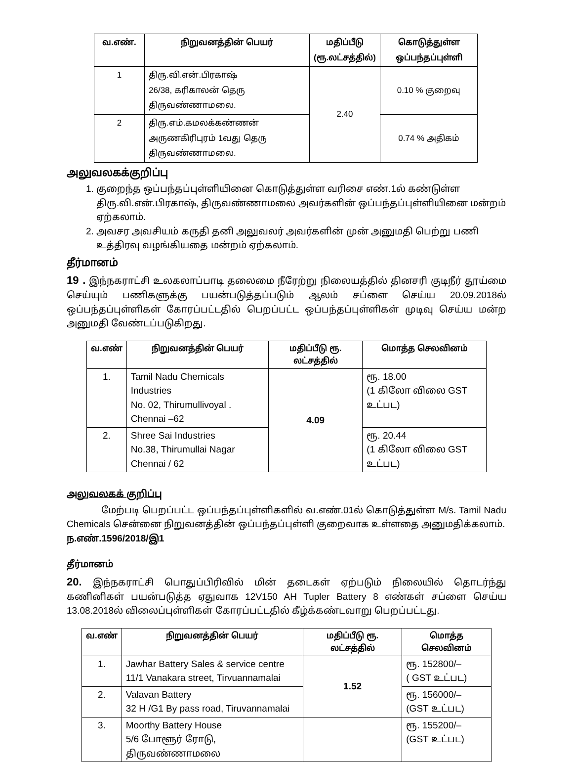| வ.எண். | நிறுவனத்தின் பெயர் | மதிப்பீடு (ரூ.லட்சத்தில்) | கொடுத்துள்ள ஒப்பந்தப்புள்ளி |
| --- | --- | --- | --- |
| 1 | திரு.வி.என்.பிரகாஷ் 26/38, கரிகாலன் தெரு திருவண்ணாமலை. | 2.40 | 0.10 % குறைவு |
| 2 | திரு.எம்.கமலக்கண்ணன் அருணகிரிபுரம் 1வது தெரு திருவண்ணாமலை. | | 0.74 % அதிகம் |
அலுவலகக்குறிப்பு
1. குறைந்த ஒப்பந்தப்புள்ளியினை கொடுத்துள்ள வரிசை எண்.1ல் கண்டுள்ள திரு.வி.என்.பிரகாஷ், திருவண்ணாமலை அவர்களின் ஒப்பந்தப்புள்ளியினை மன்றம் ஏற்கலாம்.
2. அவசர அவசியம் கருதி தனி அலுவலர் அவர்களின் முன் அனுமதி பெற்று பணி உத்திரவு வழங்கியதை மன்றம் ஏற்கலாம்.
தீர்மானம்
19 . இந்நகராட்சி உலகலாப்பாடி தலைமை நீரேற்று நிலையத்தில் தினசரி குடிநீர் தூய்மை செய்யும் பணிகளுக்கு பயன்படுத்தப்படும் ஆலம் சப்ளை செய்ய 20.09.2018ல் ஒப்பந்தப்புள்ளிகள் கோரப்பட்டதில் பெறப்பட்ட ஒப்பந்தப்புள்ளிகள் முடிவு செய்ய மன்ற அனுமதி வேண்டப்படுகிறது.
| வ.எண் | நிறுவனத்தின் பெயர் | மதிப்பீடு ரூ. லட்சத்தில் | மொத்த செலவினம் |
| --- | --- | --- | --- |
| 1. | Tamil Nadu Chemicals Industries No. 02, Thirumullivoyal . Chennai –62 | 4.09 | ரூ. 18.00 (1 கிலோ விலை GST உட்பட) |
| 2. | Shree Sai Industries No.38, Thirumullai Nagar Chennai / 62 | | ரூ. 20.44 (1 கிலோ விலை GST உட்பட) |
அலுவலகக் குறிப்பு
மேற்படி பெறப்பட்ட ஒப்பந்தப்புள்ளிகளில் வ.எண்.01ல் கொடுத்துள்ள M/s. Tamil Nadu Chemicals சென்னை நிறுவனத்தின் ஒப்பந்தப்புள்ளி குறைவாக உள்ளதை அனுமதிக்கலாம்.
ந.எண்.1596/2018/இ1
தீர்மானம்
20. இந்நகராட்சி பொதுப்பிரிவில் மின் தடைகள் ஏற்படும் நிலையில் தொடர்ந்து கணினிகள் பயன்படுத்த ஏதுவாக 12V150 AH Tupler Battery 8 எண்கள் சப்ளை செய்ய 13.08.2018ல் விலைப்புள்ளிகள் கோரப்பட்டதில் கீழ்க்கண்டவாறு பெறப்பட்டது.
| வ.எண் | நிறுவனத்தின் பெயர் | மதிப்பீடு ரூ. லட்சத்தில் | மொத்த செலவினம் |
| --- | --- | --- | --- |
| 1. | Jawhar Battery Sales & service centre 11/1 Vanakara street, Tirvuannamalai | 1.52 | ரூ. 152800/– ( GST உட்பட) |
| 2. | Valavan Battery 32 H /G1 By pass road, Tiruvannamalai | | ரூ. 156000/– (GST உட்பட) |
| 3. | Moorthy Battery House 5/6 போளூர் ரோடு, திருவண்ணாமலை | | ரூ. 155200/– (GST உட்பட) |